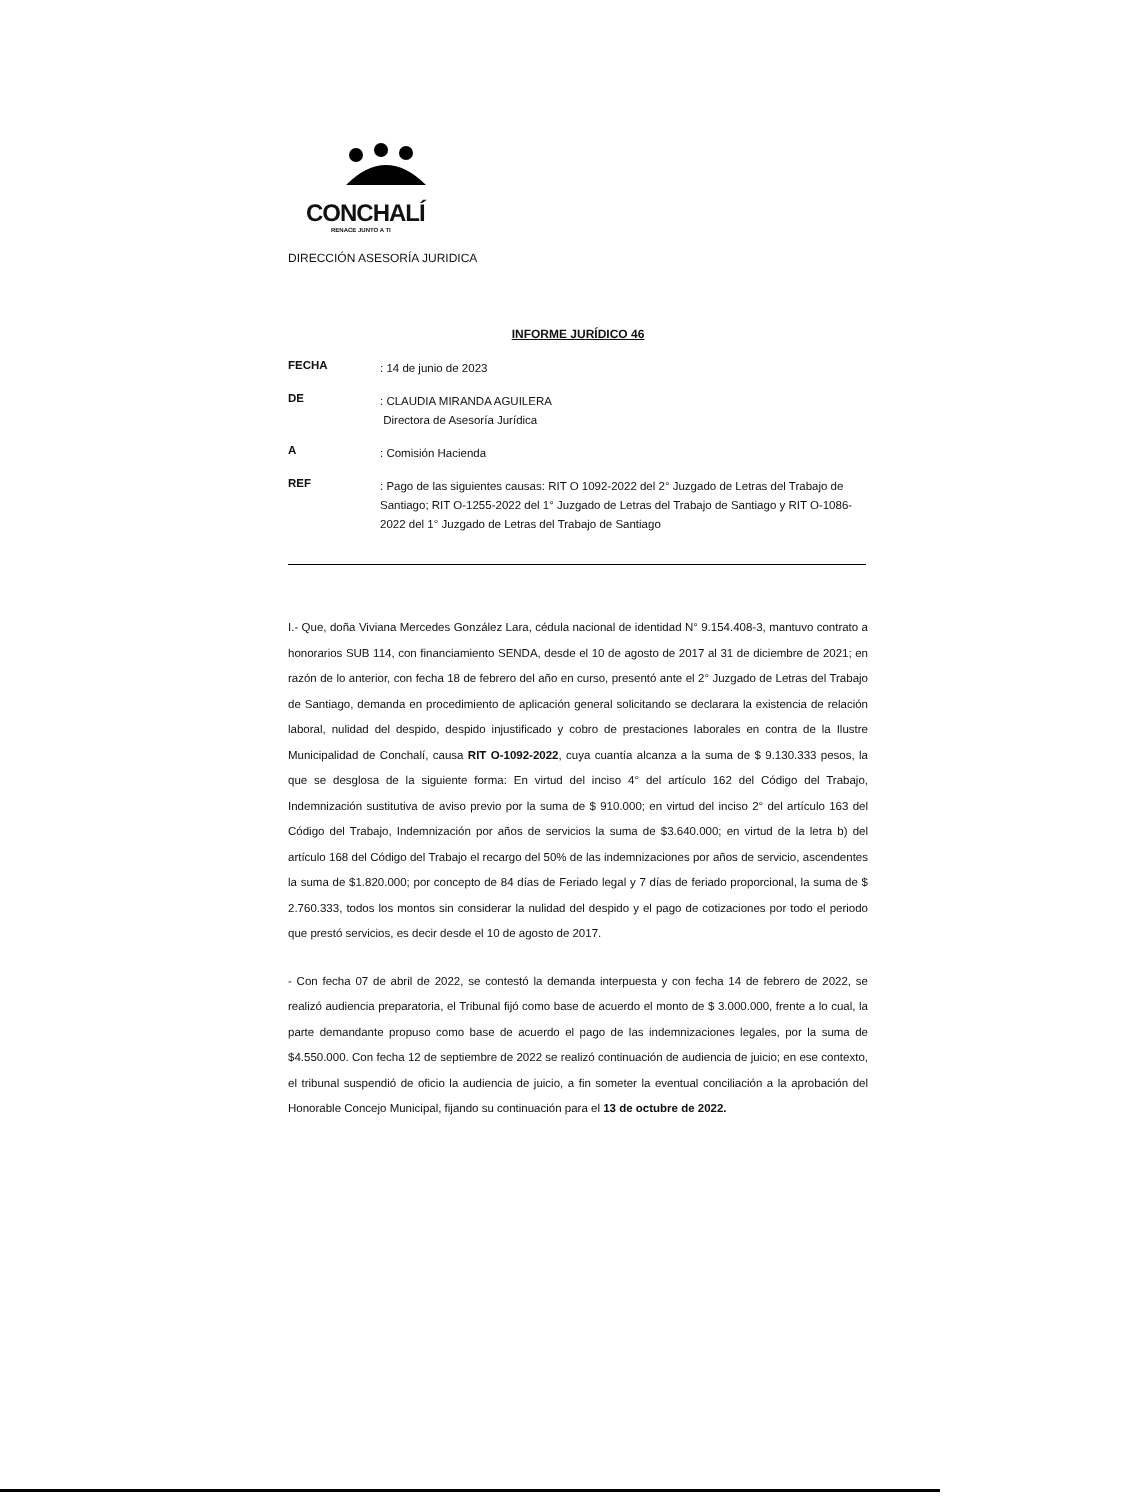CONCHALÍ
RENACE JUNTO A TI
DIRECCIÓN ASESORÍA JURIDICA
INFORME JURÍDICO 46
FECHA
: 14 de junio de 2023
DE
: CLAUDIA MIRANDA AGUILERA
Directora de Asesoría Jurídica
A
: Comisión Hacienda
REF
: Pago de las siguientes causas: RIT O 1092-2022 del 2° Juzgado de Letras del Trabajo de Santiago; RIT O-1255-2022 del 1° Juzgado de Letras del Trabajo de Santiago y RIT O-1086-2022 del 1° Juzgado de Letras del Trabajo de Santiago
I.- Que, doña Viviana Mercedes González Lara, cédula nacional de identidad N° 9.154.408-3, mantuvo contrato a honorarios SUB 114, con financiamiento SENDA, desde el 10 de agosto de 2017 al 31 de diciembre de 2021; en razón de lo anterior, con fecha 18 de febrero del año en curso, presentó ante el 2° Juzgado de Letras del Trabajo de Santiago, demanda en procedimiento de aplicación general solicitando se declarara la existencia de relación laboral, nulidad del despido, despido injustificado y cobro de prestaciones laborales en contra de la Ilustre Municipalidad de Conchalí, causa RIT O-1092-2022, cuya cuantía alcanza a la suma de $ 9.130.333 pesos, la que se desglosa de la siguiente forma: En virtud del inciso 4° del artículo 162 del Código del Trabajo, Indemnización sustitutiva de aviso previo por la suma de $ 910.000; en virtud del inciso 2° del artículo 163 del Código del Trabajo, Indemnización por años de servicios la suma de $3.640.000; en virtud de la letra b) del artículo 168 del Código del Trabajo el recargo del 50% de las indemnizaciones por años de servicio, ascendentes la suma de $1.820.000; por concepto de 84 días de Feriado legal y 7 días de feriado proporcional, la suma de $ 2.760.333, todos los montos sin considerar la nulidad del despido y el pago de cotizaciones por todo el periodo que prestó servicios, es decir desde el 10 de agosto de 2017.
- Con fecha 07 de abril de 2022, se contestó la demanda interpuesta y con fecha 14 de febrero de 2022, se realizó audiencia preparatoria, el Tribunal fijó como base de acuerdo el monto de $ 3.000.000, frente a lo cual, la parte demandante propuso como base de acuerdo el pago de las indemnizaciones legales, por la suma de $4.550.000. Con fecha 12 de septiembre de 2022 se realizó continuación de audiencia de juicio; en ese contexto, el tribunal suspendió de oficio la audiencia de juicio, a fin someter la eventual conciliación a la aprobación del Honorable Concejo Municipal, fijando su continuación para el 13 de octubre de 2022.